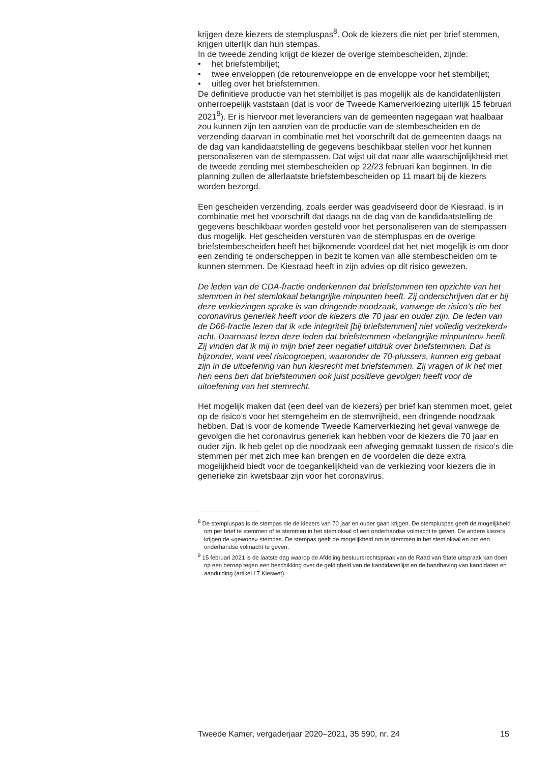krijgen deze kiezers de stempluspas<sup>8</sup>. Ook de kiezers die niet per brief stemmen, krijgen uiterlijk dan hun stempas.
In de tweede zending krijgt de kiezer de overige stembescheiden, zijnde:
• het briefstembiljet;
• twee enveloppen (de retourenveloppe en de enveloppe voor het stembiljet;
• uitleg over het briefstemmen.
De definitieve productie van het stembiljet is pas mogelijk als de kandidatenlijsten onherroepelijk vaststaan (dat is voor de Tweede Kamerverkiezing uiterlijk 15 februari 2021<sup>9</sup>). Er is hiervoor met leveranciers van de gemeenten nagegaan wat haalbaar zou kunnen zijn ten aanzien van de productie van de stembescheiden en de verzending daarvan in combinatie met het voorschrift dat de gemeenten daags na de dag van kandidaatstelling de gegevens beschikbaar stellen voor het kunnen personaliseren van de stempassen. Dat wijst uit dat naar alle waarschijnlijkheid met de tweede zending met stembescheiden op 22/23 februari kan beginnen. In die planning zullen de allerlaatste briefstembescheiden op 11 maart bij de kiezers worden bezorgd.
Een gescheiden verzending, zoals eerder was geadviseerd door de Kiesraad, is in combinatie met het voorschrift dat daags na de dag van de kandidaatstelling de gegevens beschikbaar worden gesteld voor het personaliseren van de stempassen dus mogelijk. Het gescheiden versturen van de stempluspas en de overige briefstembescheiden heeft het bijkomende voordeel dat het niet mogelijk is om door een zending te onderscheppen in bezit te komen van alle stembescheiden om te kunnen stemmen. De Kiesraad heeft in zijn advies op dit risico gewezen.
De leden van de CDA-fractie onderkennen dat briefstemmen ten opzichte van het stemmen in het stemlokaal belangrijke minpunten heeft. Zij onderschrijven dat er bij deze verkiezingen sprake is van dringende noodzaak, vanwege de risico’s die het coronavirus generiek heeft voor de kiezers die 70 jaar en ouder zijn. De leden van de D66-fractie lezen dat ik «de integriteit [bij briefstemmen] niet volledig verzekerd» acht. Daarnaast lezen deze leden dat briefstemmen «belangrijke minpunten» heeft. Zij vinden dat ik mij in mijn brief zeer negatief uitdruk over briefstemmen. Dat is bijzonder, want veel risicogroepen, waaronder de 70-plussers, kunnen erg gebaat zijn in de uitoefening van hun kiesrecht met briefstemmen. Zij vragen of ik het met hen eens ben dat briefstemmen ook juist positieve gevolgen heeft voor de uitoefening van het stemrecht.
Het mogelijk maken dat (een deel van de kiezers) per brief kan stemmen moet, gelet op de risico’s voor het stemgeheim en de stemvrijheid, een dringende noodzaak hebben. Dat is voor de komende Tweede Kamerverkiezing het geval vanwege de gevolgen die het coronavirus generiek kan hebben voor de kiezers die 70 jaar en ouder zijn. Ik heb gelet op die noodzaak een afweging gemaakt tussen de risico’s die stemmen per met zich mee kan brengen en de voordelen die deze extra mogelijkheid biedt voor de toegankelijkheid van de verkiezing voor kiezers die in generieke zin kwetsbaar zijn voor het coronavirus.
<sup>8</sup> De stempluspas is de stempas die de kiezers van 70 jaar en ouder gaan krijgen. De stempluspas geeft de mogelijkheid om per brief te stemmen of te stemmen in het stemlokaal of een onderhandse volmacht te geven. De andere kiezers krijgen de «gewone» stempas. De stempas geeft de mogelijkheid om te stemmen in het stemlokaal en om een onderhandse volmacht te geven.
<sup>9</sup> 15 februari 2021 is de laatste dag waarop de Afdeling bestuursrechtspraak van de Raad van State uitspraak kan doen op een beroep tegen een beschikking over de geldigheid van de kandidatenlijst en de handhaving van kandidaten en aanduiding (artikel I 7 Kieswet).
Tweede Kamer, vergaderjaar 2020–2021, 35 590, nr. 24 15